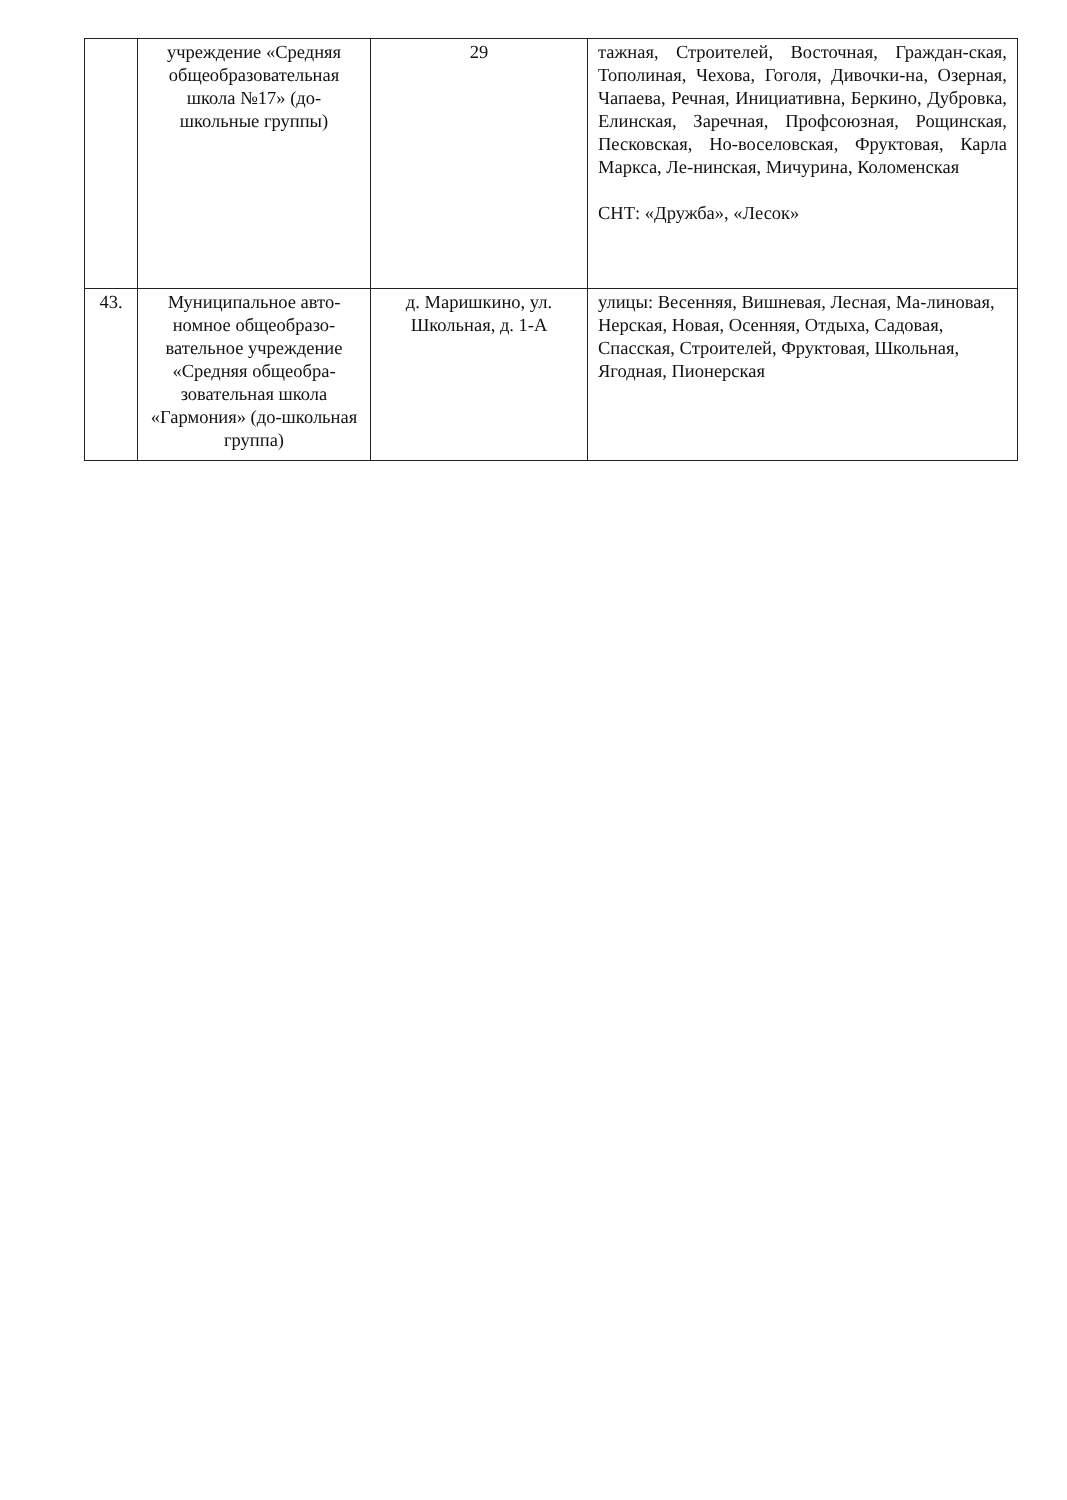| | учреждение «Средняя общеобразовательная школа №17» (до-школьные группы) | 29 | тажная, Строителей, Восточная, Граждан-ская, Тополиная, Чехова, Гоголя, Дивочки-на, Озерная, Чапаева, Речная, Инициативна, Беркино, Дубровка, Елинская, Заречная, Профсоюзная, Рощинская, Песковская, Но-воселовская, Фруктовая, Карла Маркса, Ле-нинская, Мичурина, Коломенская СНТ: «Дружба», «Лесок» |
| 43. | Муниципальное авто-номное общеобразо-вательное учреждение «Средняя общеобра-зовательная школа «Гармония» (до-школьная группа) | д. Маришкино, ул. Школьная, д. 1-А | улицы: Весенняя, Вишневая, Лесная, Ма-линовая, Нерская, Новая, Осенняя, Отдыха, Садовая, Спасская, Строителей, Фруктовая, Школьная, Ягодная, Пионерская |